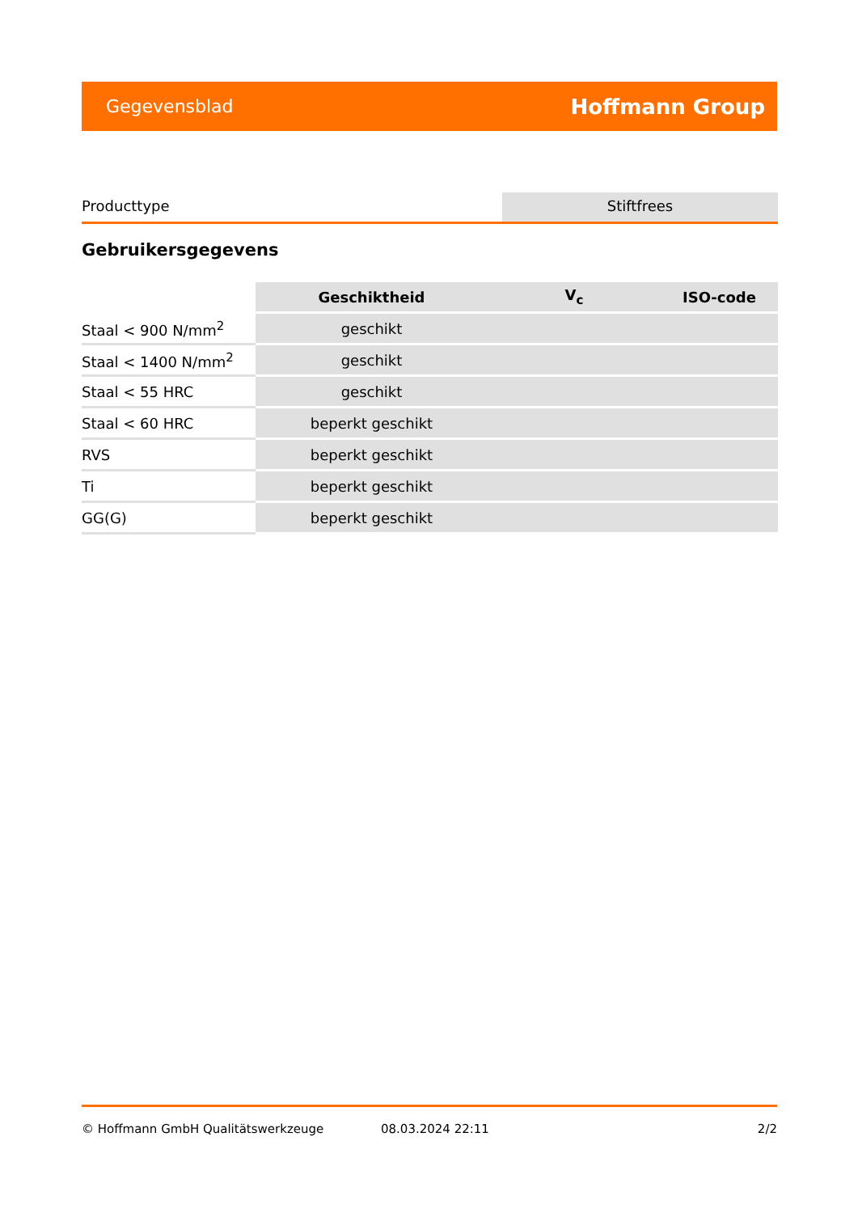Gegevensblad Hoffmann Group
Producttype Stiftfrees
Gebruikersgegevens
| | Geschiktheid | V<sub>c</sub> | ISO-code |
| --- | --- | --- | --- |
| Staal < 900 N/mm<sup>2</sup> | geschikt | | |
| Staal < 1400 N/mm<sup>2</sup> | geschikt | | |
| Staal < 55 HRC | geschikt | | |
| Staal < 60 HRC | beperkt geschikt | | |
| RVS | beperkt geschikt | | |
| Ti | beperkt geschikt | | |
| GG(G) | beperkt geschikt | | |
© Hoffmann GmbH Qualitätswerkzeuge 08.03.2024 22:11 2/2